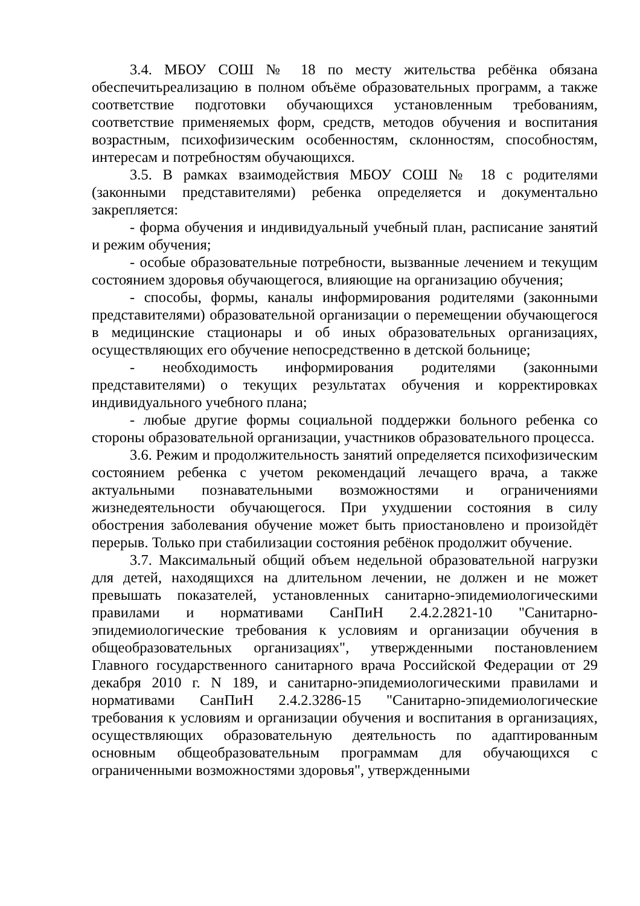3.4. МБОУ СОШ № 18 по месту жительства ребёнка обязана обеспечитьреализацию в полном объёме образовательных программ, а также соответствие подготовки обучающихся установленным требованиям, соответствие применяемых форм, средств, методов обучения и воспитания возрастным, психофизическим особенностям, склонностям, способностям, интересам и потребностям обучающихся.
3.5. В рамках взаимодействия МБОУ СОШ № 18 с родителями (законными представителями) ребенка определяется и документально закрепляется:
- форма обучения и индивидуальный учебный план, расписание занятий и режим обучения;
- особые образовательные потребности, вызванные лечением и текущим состоянием здоровья обучающегося, влияющие на организацию обучения;
- способы, формы, каналы информирования родителями (законными представителями) образовательной организации о перемещении обучающегося в медицинские стационары и об иных образовательных организациях, осуществляющих его обучение непосредственно в детской больнице;
- необходимость информирования родителями (законными представителями) о текущих результатах обучения и корректировках индивидуального учебного плана;
- любые другие формы социальной поддержки больного ребенка со стороны образовательной организации, участников образовательного процесса.
3.6. Режим и продолжительность занятий определяется психофизическим состоянием ребенка с учетом рекомендаций лечащего врача, а также актуальными познавательными возможностями и ограничениями жизнедеятельности обучающегося. При ухудшении состояния в силу обострения заболевания обучение может быть приостановлено и произойдёт перерыв. Только при стабилизации состояния ребёнок продолжит обучение.
3.7. Максимальный общий объем недельной образовательной нагрузки для детей, находящихся на длительном лечении, не должен и не может превышать показателей, установленных санитарно-эпидемиологическими правилами и нормативами СанПиН 2.4.2.2821-10 "Санитарно-эпидемиологические требования к условиям и организации обучения в общеобразовательных организациях", утвержденными постановлением Главного государственного санитарного врача Российской Федерации от 29 декабря 2010 г. N 189, и санитарно-эпидемиологическими правилами и нормативами СанПиН 2.4.2.3286-15 "Санитарно-эпидемиологические требования к условиям и организации обучения и воспитания в организациях, осуществляющих образовательную деятельность по адаптированным основным общеобразовательным программам для обучающихся с ограниченными возможностями здоровья", утвержденными